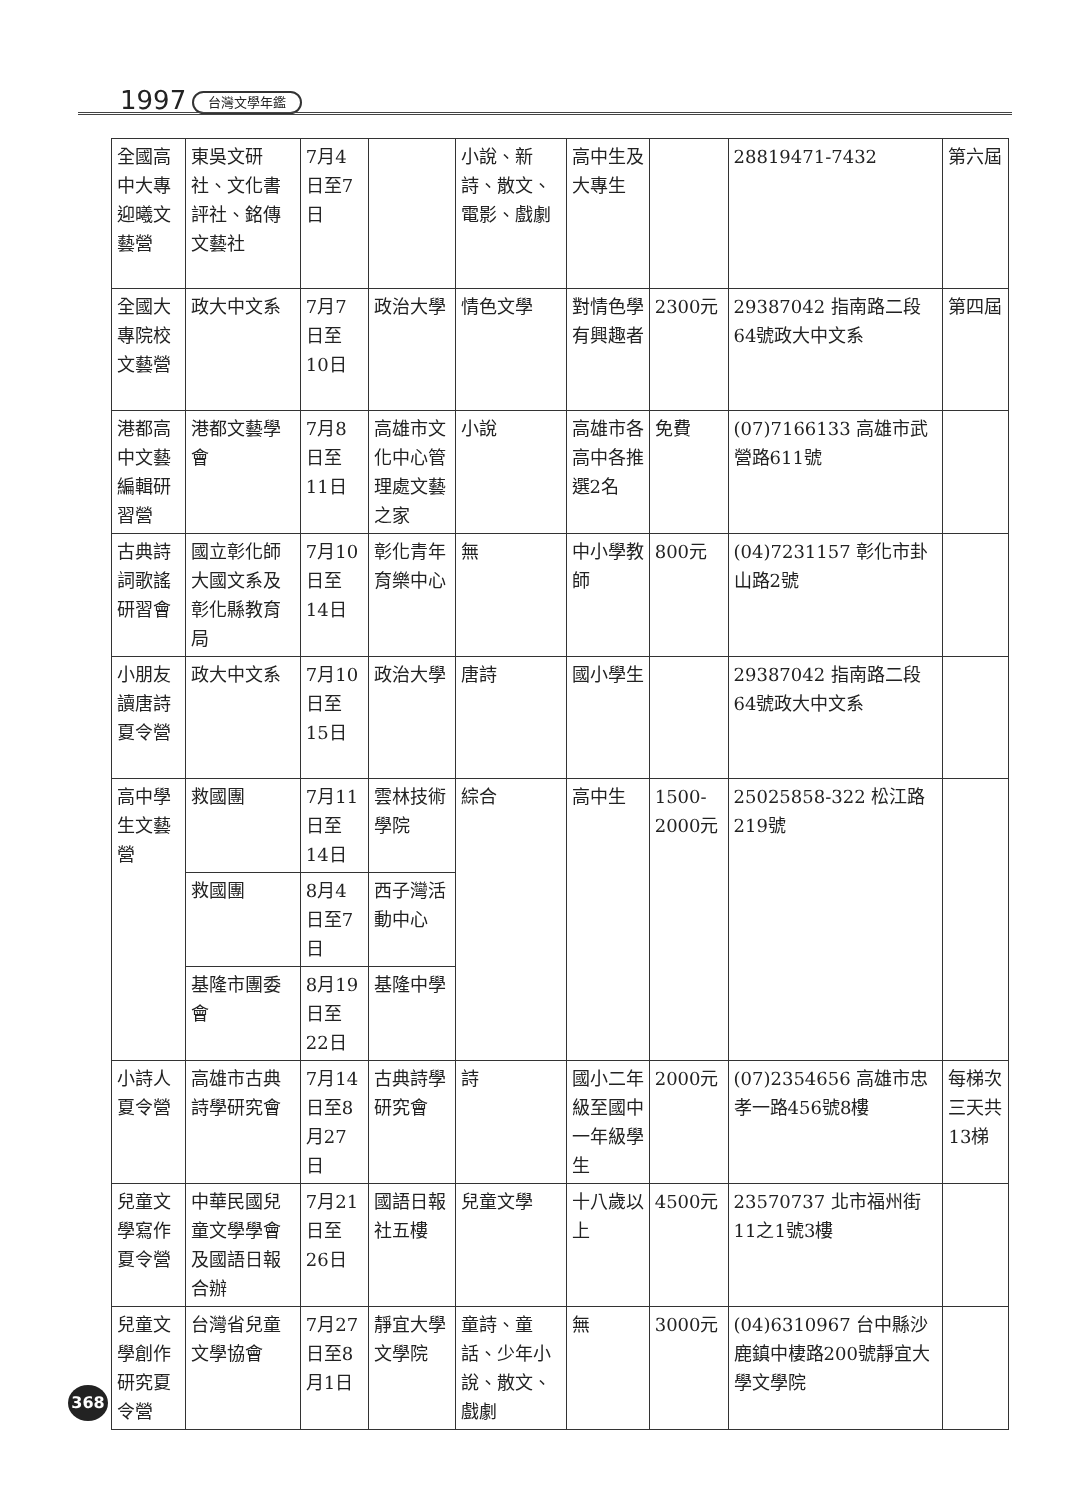1997 台灣文學年鑑
| 全國高中大專迎曦文藝營 | 東吳文研社、文化書評社、銘傳文藝社 | 7月4日至7日 | | 小說、新詩、散文、電影、戲劇 | 高中生及大專生 | | 28819471-7432 | 第六屆 |
| 全國大專院校文藝營 | 政大中文系 | 7月7日至10日 | 政治大學 | 情色文學 | 對情色學有興趣者 | 2300元 | 29387042 指南路二段64號政大中文系 | 第四屆 |
| 港都高中文藝編輯研習營 | 港都文藝學會 | 7月8日至11日 | 高雄市文化中心管理處文藝之家 | 小說 | 高雄市各高中各推選2名 | 免費 | (07)7166133 高雄市武營路611號 | |
| 古典詩詞歌謠研習會 | 國立彰化師大國文系及彰化縣教育局 | 7月10日至14日 | 彰化青年育樂中心 | 無 | 中小學教師 | 800元 | (04)7231157 彰化市卦山路2號 | |
| 小朋友讀唐詩夏令營 | 政大中文系 | 7月10日至15日 | 政治大學 | 唐詩 | 國小學生 | | 29387042 指南路二段64號政大中文系 | |
| 高中學生文藝營 | 救國團 | 7月11日至14日 | 雲林技術學院 | 綜合 | 高中生 | 1500-2000元 | 25025858-322 松江路219號 | |
| | 救國團 | 8月4日至7日 | 西子灣活動中心 | | | | | |
| | 基隆市團委會 | 8月19日至22日 | 基隆中學 | | | | | |
| 小詩人夏令營 | 高雄市古典詩學研究會 | 7月14日至8月27日 | 古典詩學研究會 | 詩 | 國小二年級至國中一年級學生 | 2000元 | (07)2354656 高雄市忠孝一路456號8樓 | 每梯次三天共13梯 |
| 兒童文學寫作夏令營 | 中華民國兒童文學學會及國語日報合辦 | 7月21日至26日 | 國語日報社五樓 | 兒童文學 | 十八歲以上 | 4500元 | 23570737 北市福州街11之1號3樓 | |
| 兒童文學創作研究夏令營 | 台灣省兒童文學協會 | 7月27日至8月1日 | 靜宜大學文學院 | 童詩、童話、少年小說、散文、戲劇 | 無 | 3000元 | (04)6310967 台中縣沙鹿鎮中棲路200號靜宜大學文學院 | |
368